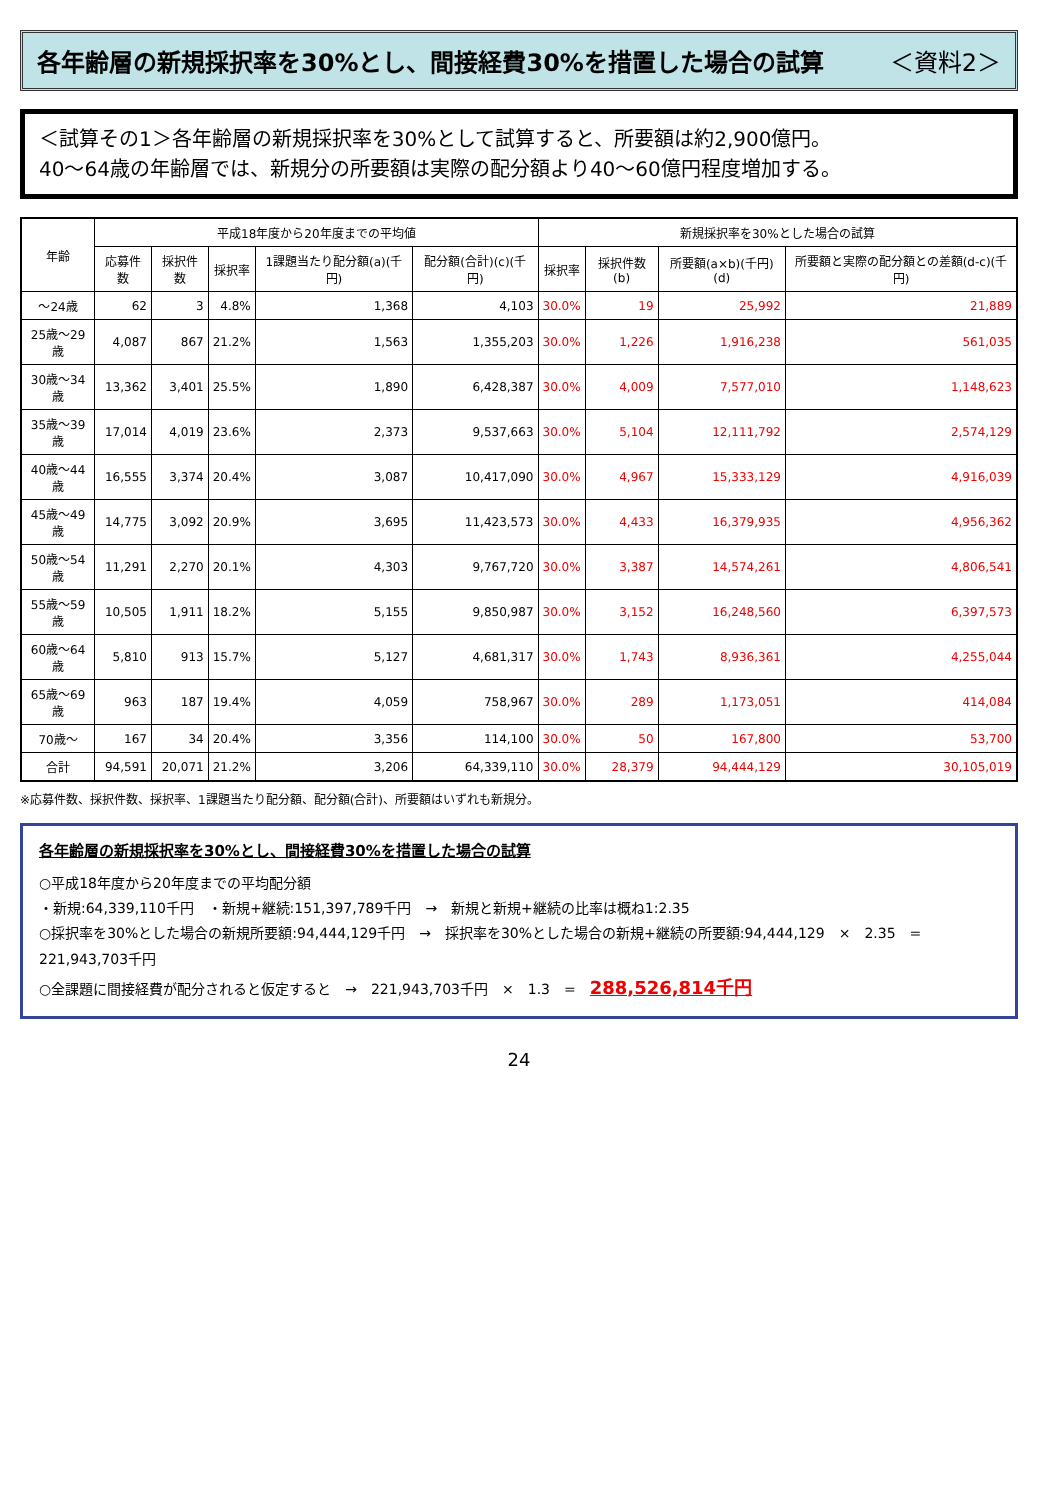各年齢層の新規採択率を30%とし、間接経費30%を措置した場合の試算 ＜資料2＞
＜試算その1＞各年齢層の新規採択率を30%として試算すると、所要額は約2,900億円。
40～64歳の年齢層では、新規分の所要額は実際の配分額より40～60億円程度増加する。
| 年齢 | 平成18年度から20年度までの平均値 | | | | | 新規採択率を30%とした場合の試算 | | | |
| --- | --- | --- | --- | --- | --- | --- | --- | --- | --- |
| | 応募件数 | 採択件数 | 採択率 | 1課題当たり配分額(a)(千円) | 配分額(合計)(c)(千円) | 採択率 | 採択件数(b) | 所要額(a×b)(千円)(d) | 所要額と実際の配分額との差額(d-c)(千円) |
| ～24歳 | 62 | 3 | 4.8% | 1,368 | 4,103 | 30.0% | 19 | 25,992 | 21,889 |
| 25歳～29歳 | 4,087 | 867 | 21.2% | 1,563 | 1,355,203 | 30.0% | 1,226 | 1,916,238 | 561,035 |
| 30歳～34歳 | 13,362 | 3,401 | 25.5% | 1,890 | 6,428,387 | 30.0% | 4,009 | 7,577,010 | 1,148,623 |
| 35歳～39歳 | 17,014 | 4,019 | 23.6% | 2,373 | 9,537,663 | 30.0% | 5,104 | 12,111,792 | 2,574,129 |
| 40歳～44歳 | 16,555 | 3,374 | 20.4% | 3,087 | 10,417,090 | 30.0% | 4,967 | 15,333,129 | 4,916,039 |
| 45歳～49歳 | 14,775 | 3,092 | 20.9% | 3,695 | 11,423,573 | 30.0% | 4,433 | 16,379,935 | 4,956,362 |
| 50歳～54歳 | 11,291 | 2,270 | 20.1% | 4,303 | 9,767,720 | 30.0% | 3,387 | 14,574,261 | 4,806,541 |
| 55歳～59歳 | 10,505 | 1,911 | 18.2% | 5,155 | 9,850,987 | 30.0% | 3,152 | 16,248,560 | 6,397,573 |
| 60歳～64歳 | 5,810 | 913 | 15.7% | 5,127 | 4,681,317 | 30.0% | 1,743 | 8,936,361 | 4,255,044 |
| 65歳～69歳 | 963 | 187 | 19.4% | 4,059 | 758,967 | 30.0% | 289 | 1,173,051 | 414,084 |
| 70歳～ | 167 | 34 | 20.4% | 3,356 | 114,100 | 30.0% | 50 | 167,800 | 53,700 |
| 合計 | 94,591 | 20,071 | 21.2% | 3,206 | 64,339,110 | 30.0% | 28,379 | 94,444,129 | 30,105,019 |
※応募件数、採択件数、採択率、1課題当たり配分額、配分額(合計)、所要額はいずれも新規分。
各年齢層の新規採択率を30%とし、間接経費30%を措置した場合の試算
○平成18年度から20年度までの平均配分額
・新規:64,339,110千円　・新規+継続:151,397,789千円　→　新規と新規+継続の比率は概ね1:2.35
○採択率を30%とした場合の新規所要額:94,444,129千円　→　採択率を30%とした場合の新規+継続の所要額:94,444,129　×　2.35　=　221,943,703千円
○全課題に間接経費が配分されると仮定すると　→　221,943,703千円　×　1.3　=　288,526,814千円
24